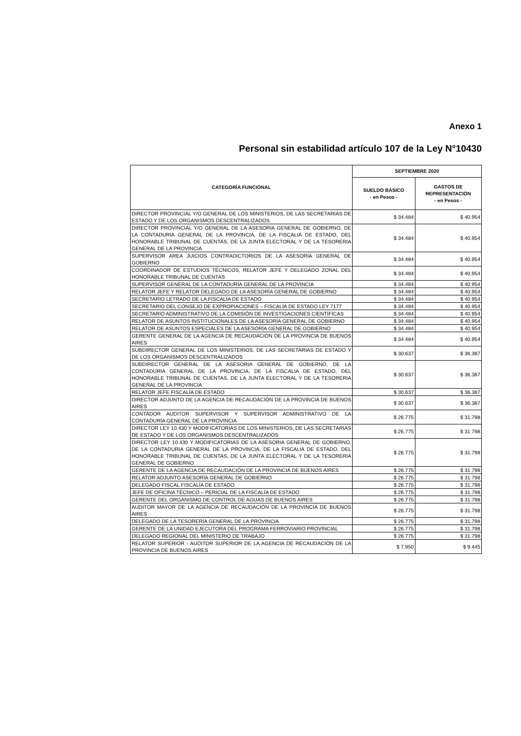Anexo 1
Personal sin estabilidad artículo 107 de la Ley N°10430
| CATEGORÍA FUNCIONAL | SEPTIEMBRE 2020 | |
| --- | --- | --- |
| | SUELDO BÁSICO - en Pesos - | GASTOS DE REPRESENTACIÓN - en Pesos - |
| DIRECTOR PROVINCIAL Y/O GENERAL DE LOS MINISTERIOS, DE LAS SECRETARIAS DE ESTADO Y DE LOS ORGANISMOS DESCENTRALIZADOS | $ 34.484 | $ 40.954 |
| DIRECTOR PROVINCIAL Y/O GENERAL DE LA ASESORIA GENERAL DE GOBIERNO, DE LA CONTADURIA GENERAL DE LA PROVINCIA, DE LA FISCALIA DE ESTADO, DEL HONORABLE TRIBUNAL DE CUENTAS, DE LA JUNTA ELECTORAL Y DE LA TESORERIA GENERAL DE LA PROVINCIA | $ 34.484 | $ 40.954 |
| SUPERVISOR AREA JUICIOS CONTRADICTORIOS DE LA ASESORÍA GENERAL DE GOBIERNO | $ 34.484 | $ 40.954 |
| COORDINADOR DE ESTUDIOS TÉCNICOS, RELATOR JEFE Y DELEGADO ZONAL DEL HONORABLE TRIBUNAL DE CUENTAS | $ 34.484 | $ 40.954 |
| SUPERVISOR GENERAL DE LA CONTADURÍA GENERAL DE LA PROVINCIA | $ 34.484 | $ 40.954 |
| RELATOR JEFE Y RELATOR DELEGADO DE LA ASESORÍA GENERAL DE GOBIERNO | $ 34.484 | $ 40.954 |
| SECRETARIO LETRADO DE LA FISCALÍA DE ESTADO | $ 34.484 | $ 40.954 |
| SECRETARIO DEL CONSEJO DE EXPROPIACIONES – FISCALÍA DE ESTADO LEY 7177 | $ 34.484 | $ 40.954 |
| SECRETARIO ADMINISTRATIVO DE LA COMISIÓN DE INVESTIGACIONES CIENTÍFICAS | $ 34.484 | $ 40.954 |
| RELATOR DE ASUNTOS INSTITUCIONALES DE LA ASESORÍA GENERAL DE GOBIERNO | $ 34.484 | $ 40.954 |
| RELATOR DE ASUNTOS ESPECIALES DE LA ASESORÍA GENERAL DE GOBIERNO | $ 34.484 | $ 40.954 |
| GERENTE GENERAL DE LA AGENCIA DE RECAUDACIÓN DE LA PROVINCIA DE BUENOS AIRES | $ 34.484 | $ 40.954 |
| SUBDIRECTOR GENERAL DE LOS MINISTERIOS, DE LAS SECRETARIAS DE ESTADO Y DE LOS ORGANISMOS DESCENTRALIZADOS | $ 30.637 | $ 36.387 |
| SUBDIRECTOR GENERAL DE LA ASESORIA GENERAL DE GOBIERNO, DE LA CONTADURIA GENERAL DE LA PROVINCIA, DE LA FISCALIA DE ESTADO, DEL HONORABLE TRIBUNAL DE CUENTAS, DE LA JUNTA ELECTORAL Y DE LA TESORERIA GENERAL DE LA PROVINCIA | $ 30.637 | $ 36.387 |
| RELATOR JEFE FISCALÍA DE ESTADO | $ 30.637 | $ 36.387 |
| DIRECTOR ADJUNTO DE LA AGENCIA DE RECAUDACIÓN DE LA PROVINCIA DE BUENOS AIRES | $ 30.637 | $ 36.387 |
| CONTADOR AUDITOR SUPERVISOR Y SUPERVISOR ADMINISTRATIVO DE LA CONTADURÍA GENERAL DE LA PROVINCIA | $ 26.775 | $ 31.798 |
| DIRECTOR LEY 10.430 Y MODIFICATORIAS DE LOS MINISTERIOS, DE LAS SECRETARIAS DE ESTADO Y DE LOS ORGANISMOS DESCENTRALIZADOS | $ 26.775 | $ 31.798 |
| DIRECTOR LEY 10.430 Y MODIFICATORIAS DE LA ASESORIA GENERAL DE GOBIERNO, DE LA CONTADURIA GENERAL DE LA PROVINCIA, DE LA FISCALIA DE ESTADO, DEL HONORABLE TRIBUNAL DE CUENTAS, DE LA JUNTA ELECTORAL Y DE LA TESORERIA GENERAL DE GOBIERNO | $ 26.775 | $ 31.798 |
| GERENTE DE LA AGENCIA DE RECAUDACIÓN DE LA PROVINCIA DE BUENOS AIRES | $ 26.775 | $ 31.798 |
| RELATOR ADJUNTO ASESORÍA GENERAL DE GOBIERNO | $ 26.775 | $ 31.798 |
| DELEGADO FISCAL FISCALÍA DE ESTADO | $ 26.775 | $ 31.798 |
| JEFE DE OFICINA TÉCNICO – PERICIAL DE LA FISCALÍA DE ESTADO | $ 26.775 | $ 31.798 |
| GERENTE DEL ORGANISMO DE CONTROL DE AGUAS DE BUENOS AIRES | $ 26.775 | $ 31.798 |
| AUDITOR MAYOR DE LA AGENCIA DE RECAUDACIÓN DE LA PROVINCIA DE BUENOS AIRES | $ 26.775 | $ 31.798 |
| DELEGADO DE LA TESORERÍA GENERAL DE LA PROVINCIA | $ 26.775 | $ 31.798 |
| GERENTE DE LA UNIDAD EJECUTORA DEL PROGRAMA FERROVIARIO PROVINCIAL | $ 26.775 | $ 31.798 |
| DELEGADO REGIONAL DEL MINISTERIO DE TRABAJO | $ 26.775 | $ 31.798 |
| RELATOR SUPERIOR - AUDITOR SUPERIOR DE LA AGENCIA DE RECAUDACIÓN DE LA PROVINCIA DE BUENOS AIRES | $ 7.950 | $ 9.445 |